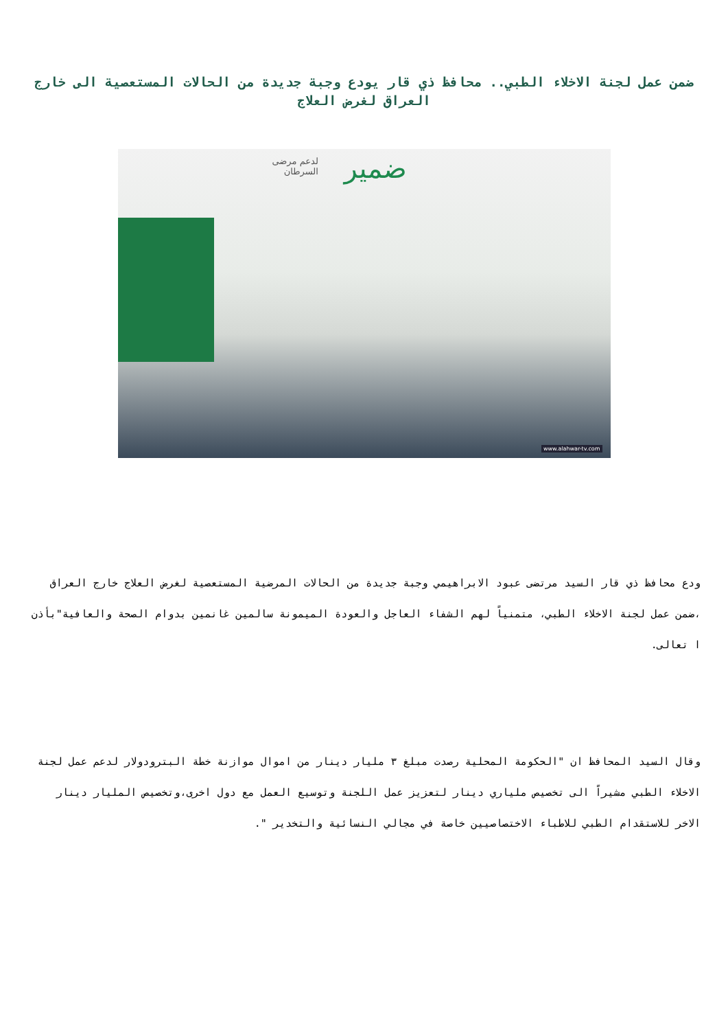ضمن عمل لجنة الاخلاء الطبي.. محافظ ذي قار يودع وجبة جديدة من الحالات المستعصية الى خارج العراق لغرض العلاج
ضمير
لدعم مرضى
السرطان
www.alahwar-tv.com
ودع محافظ ذي قار السيد مرتضى عبود الابراهيمي وجبة جديدة من الحالات المرضية المستعصية لغرض العلاج خارج العراق ،ضمن عمل لجنة الاخلاء الطبي، متمنياً لهم الشفاء العاجل والعودة الميمونة سالمين غانمين بدوام الصحة والعافية"بأذن ا تعالى.
وقال السيد المحافظ ان "الحكومة المحلية رصدت مبلغ ٣ مليار دينار من اموال موازنة خطة البترودولار لدعم عمل لجنة الاخلاء الطبي مشيراً الى تخصيص ملياري دينار لتعزيز عمل اللجنة وتوسيع العمل مع دول اخرى،وتخصيص المليار دينار الاخر للاستقدام الطبي للاطباء الاختصاصيين خاصة في مجالي النسائية والتخدير ".